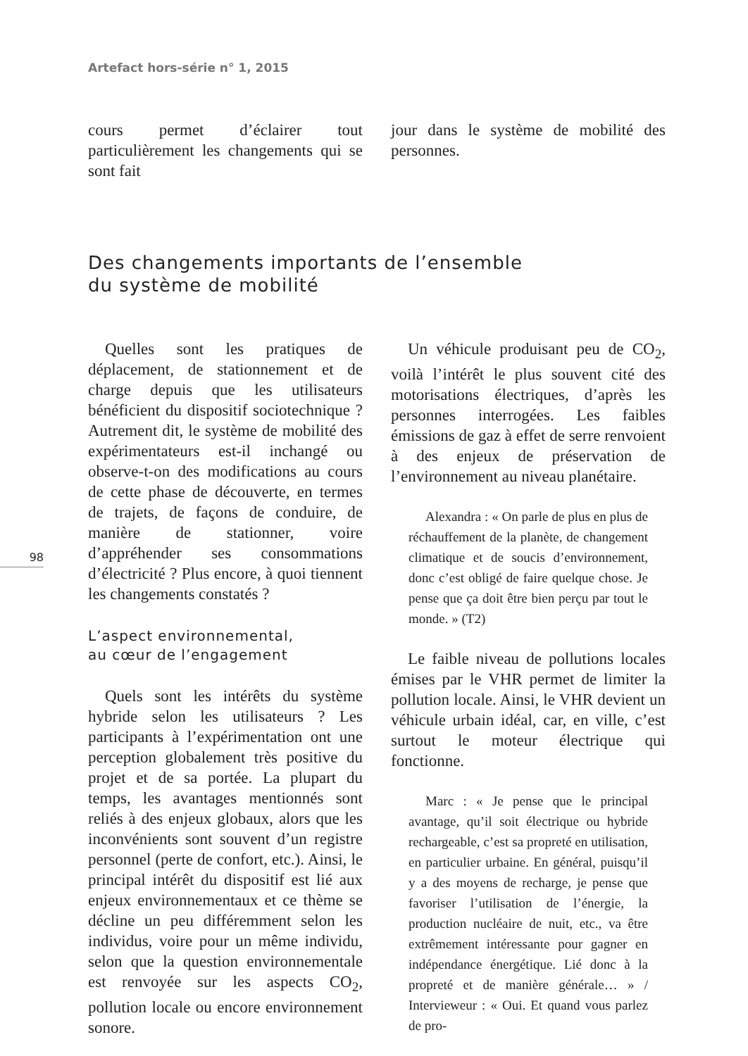Artefact hors-série n° 1, 2015
98
cours permet d’éclairer tout particulièrement les changements qui se sont fait
jour dans le système de mobilité des personnes.
Des changements importants de l’ensemble
du système de mobilité
Quelles sont les pratiques de déplacement, de stationnement et de charge depuis que les utilisateurs bénéficient du dispositif sociotechnique ? Autrement dit, le système de mobilité des expérimentateurs est-il inchangé ou observe-t-on des modifications au cours de cette phase de découverte, en termes de trajets, de façons de conduire, de manière de stationner, voire d’appréhender ses consommations d’électricité ? Plus encore, à quoi tiennent les changements constatés ?
L’aspect environnemental,
au cœur de l’engagement
Quels sont les intérêts du système hybride selon les utilisateurs ? Les participants à l’expérimentation ont une perception globalement très positive du projet et de sa portée. La plupart du temps, les avantages mentionnés sont reliés à des enjeux globaux, alors que les inconvénients sont souvent d’un registre personnel (perte de confort, etc.). Ainsi, le principal intérêt du dispositif est lié aux enjeux environnementaux et ce thème se décline un peu différemment selon les individus, voire pour un même individu, selon que la question environnementale est renvoyée sur les aspects CO<sub>2</sub>, pollution locale ou encore environnement sonore.
Un véhicule produisant peu de CO<sub>2</sub>, voilà l’intérêt le plus souvent cité des motorisations électriques, d’après les personnes interrogées. Les faibles émissions de gaz à effet de serre renvoient à des enjeux de préservation de l’environnement au niveau planétaire.
Alexandra : « On parle de plus en plus de réchauffement de la planète, de changement climatique et de soucis d’environnement, donc c’est obligé de faire quelque chose. Je pense que ça doit être bien perçu par tout le monde. » (T2)
Le faible niveau de pollutions locales émises par le VHR permet de limiter la pollution locale. Ainsi, le VHR devient un véhicule urbain idéal, car, en ville, c’est surtout le moteur électrique qui fonctionne.
Marc : « Je pense que le principal avantage, qu’il soit électrique ou hybride rechargeable, c’est sa propreté en utilisation, en particulier urbaine. En général, puisqu’il y a des moyens de recharge, je pense que favoriser l’utilisation de l’énergie, la production nucléaire de nuit, etc., va être extrêmement intéressante pour gagner en indépendance énergétique. Lié donc à la propreté et de manière générale… » / Intervieweur : « Oui. Et quand vous parlez de pro-